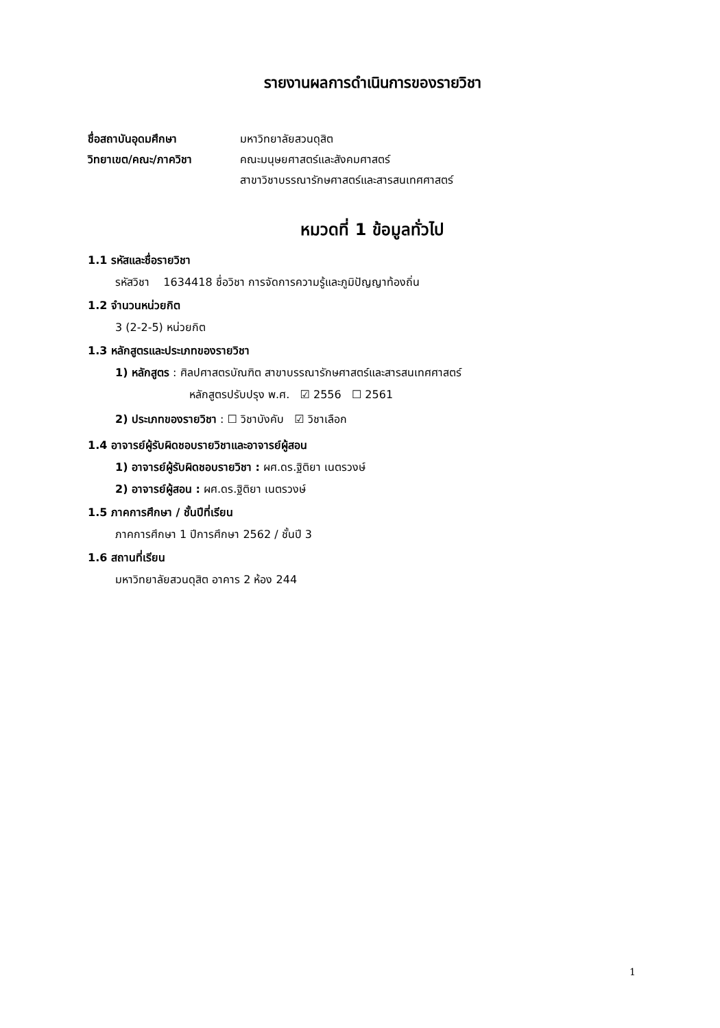รายงานผลการดำเนินการของรายวิชา
ชื่อสถาบันอุดมศึกษา มหาวิทยาลัยสวนดุสิต
วิทยาเขต/คณะ/ภาควิชา คณะมนุษยศาสตร์และสังคมศาสตร์
สาขาวิชาบรรณารักษศาสตร์และสารสนเทศศาสตร์
หมวดที่ 1 ข้อมูลทั่วไป
1.1 รหัสและชื่อรายวิชา
รหัสวิชา 1634418 ชื่อวิชา การจัดการความรู้และภูมิปัญญาท้องถิ่น
1.2 จำนวนหน่วยกิต
3 (2-2-5) หน่วยกิต
1.3 หลักสูตรและประเภทของรายวิชา
1) หลักสูตร : ศิลปศาสตรบัณฑิต สาขาบรรณารักษศาสตร์และสารสนเทศศาสตร์
หลักสูตรปรับปรุง พ.ศ. ☑ 2556 ☐ 2561
2) ประเภทของรายวิชา : ☐ วิชาบังคับ ☑ วิชาเลือก
1.4 อาจารย์ผู้รับผิดชอบรายวิชาและอาจารย์ผู้สอน
1) อาจารย์ผู้รับผิดชอบรายวิชา : ผศ.ดร.ฐิติยา เนตรวงษ์
2) อาจารย์ผู้สอน : ผศ.ดร.ฐิติยา เนตรวงษ์
1.5 ภาคการศึกษา / ชั้นปีที่เรียน
ภาคการศึกษา 1 ปีการศึกษา 2562 / ชั้นปี 3
1.6 สถานที่เรียน
มหาวิทยาลัยสวนดุสิต อาคาร 2 ห้อง 244
1